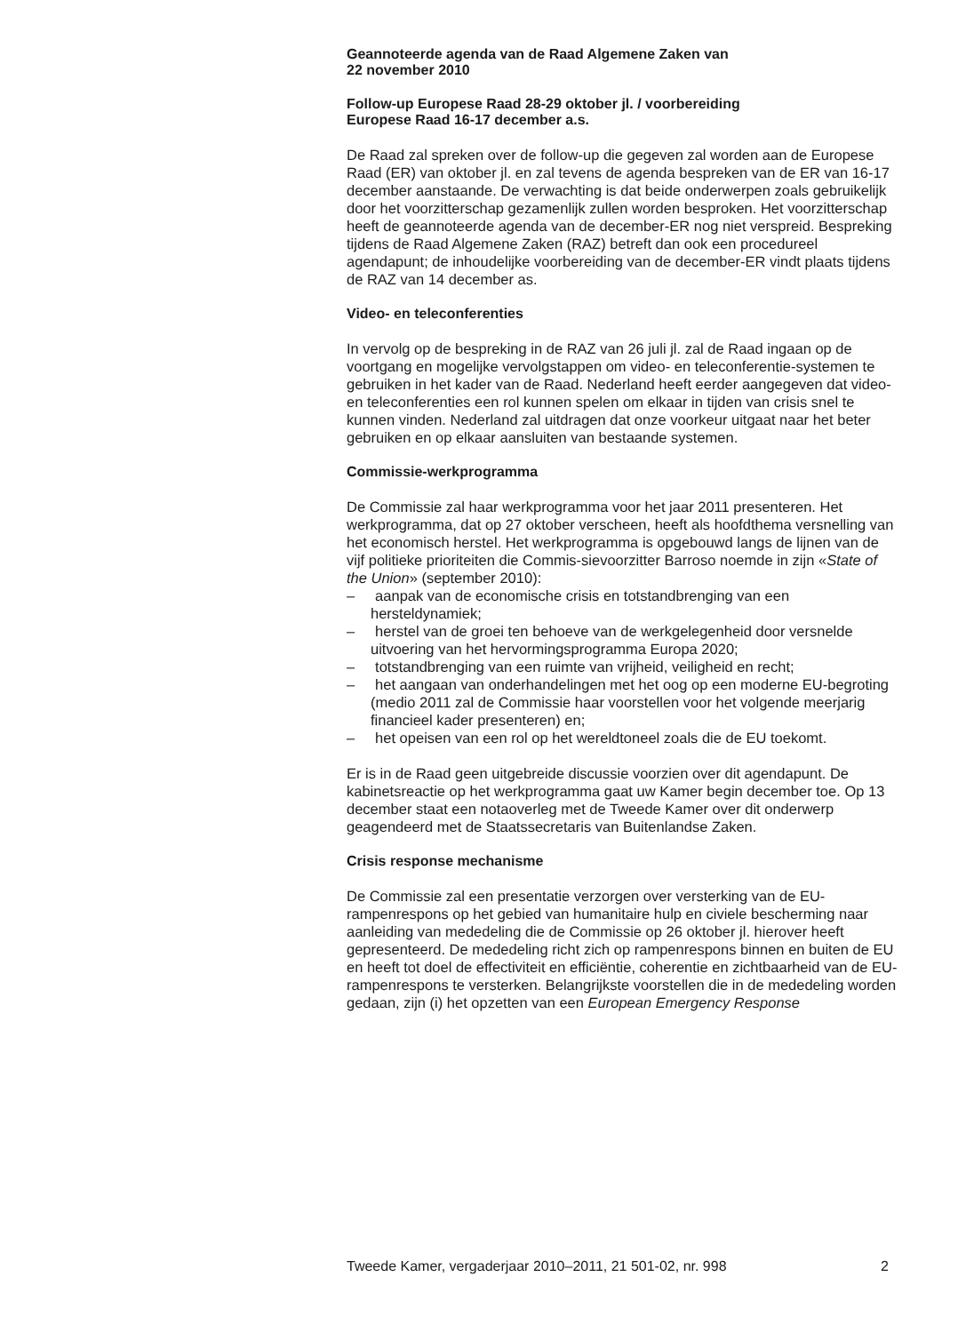Geannoteerde agenda van de Raad Algemene Zaken van
22 november 2010
Follow-up Europese Raad 28-29 oktober jl. / voorbereiding
Europese Raad 16-17 december a.s.
De Raad zal spreken over de follow-up die gegeven zal worden aan de Europese Raad (ER) van oktober jl. en zal tevens de agenda bespreken van de ER van 16-17 december aanstaande. De verwachting is dat beide onderwerpen zoals gebruikelijk door het voorzitterschap gezamenlijk zullen worden besproken. Het voorzitterschap heeft de geannoteerde agenda van de december-ER nog niet verspreid. Bespreking tijdens de Raad Algemene Zaken (RAZ) betreft dan ook een procedureel agendapunt; de inhoudelijke voorbereiding van de december-ER vindt plaats tijdens de RAZ van 14 december as.
Video- en teleconferenties
In vervolg op de bespreking in de RAZ van 26 juli jl. zal de Raad ingaan op de voortgang en mogelijke vervolgstappen om video- en teleconferentie-systemen te gebruiken in het kader van de Raad. Nederland heeft eerder aangegeven dat video- en teleconferenties een rol kunnen spelen om elkaar in tijden van crisis snel te kunnen vinden. Nederland zal uitdragen dat onze voorkeur uitgaat naar het beter gebruiken en op elkaar aansluiten van bestaande systemen.
Commissie-werkprogramma
De Commissie zal haar werkprogramma voor het jaar 2011 presenteren. Het werkprogramma, dat op 27 oktober verscheen, heeft als hoofdthema versnelling van het economisch herstel. Het werkprogramma is opgebouwd langs de lijnen van de vijf politieke prioriteiten die Commis-sievoorzitter Barroso noemde in zijn «State of the Union» (september 2010):
– aanpak van de economische crisis en totstandbrenging van een hersteldynamiek;
– herstel van de groei ten behoeve van de werkgelegenheid door versnelde uitvoering van het hervormingsprogramma Europa 2020;
– totstandbrenging van een ruimte van vrijheid, veiligheid en recht;
– het aangaan van onderhandelingen met het oog op een moderne EU-begroting (medio 2011 zal de Commissie haar voorstellen voor het volgende meerjarig financieel kader presenteren) en;
– het opeisen van een rol op het wereldtoneel zoals die de EU toekomt.
Er is in de Raad geen uitgebreide discussie voorzien over dit agendapunt. De kabinetsreactie op het werkprogramma gaat uw Kamer begin december toe. Op 13 december staat een notaoverleg met de Tweede Kamer over dit onderwerp geagendeerd met de Staatssecretaris van Buitenlandse Zaken.
Crisis response mechanisme
De Commissie zal een presentatie verzorgen over versterking van de EU-rampenrespons op het gebied van humanitaire hulp en civiele bescherming naar aanleiding van mededeling die de Commissie op 26 oktober jl. hierover heeft gepresenteerd. De mededeling richt zich op rampenrespons binnen en buiten de EU en heeft tot doel de effectiviteit en efficiëntie, coherentie en zichtbaarheid van de EU-rampenrespons te versterken. Belangrijkste voorstellen die in de mededeling worden gedaan, zijn (i) het opzetten van een European Emergency Response
Tweede Kamer, vergaderjaar 2010–2011, 21 501-02, nr. 998 2